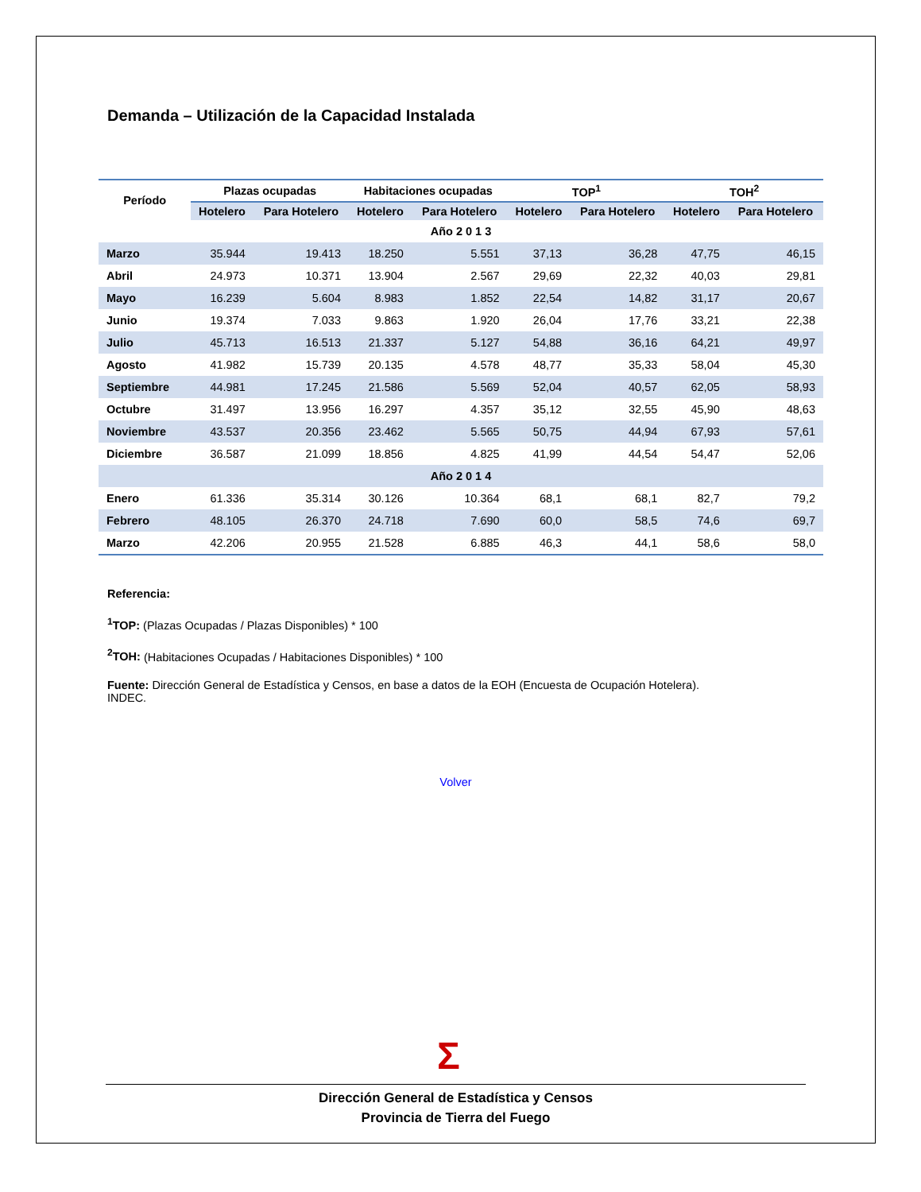Demanda – Utilización de la Capacidad Instalada
| Período | Plazas ocupadas | | Habitaciones ocupadas | | TOP<sup>1</sup> | | TOH<sup>2</sup> | |
| --- | --- | --- | --- | --- | --- | --- | --- | --- |
| | Hotelero | Para Hotelero | Hotelero | Para Hotelero | Hotelero | Para Hotelero | Hotelero | Para Hotelero |
| Año 2 0 1 3 | | | | | | | | |
| Marzo | 35.944 | 19.413 | 18.250 | 5.551 | 37,13 | 36,28 | 47,75 | 46,15 |
| Abril | 24.973 | 10.371 | 13.904 | 2.567 | 29,69 | 22,32 | 40,03 | 29,81 |
| Mayo | 16.239 | 5.604 | 8.983 | 1.852 | 22,54 | 14,82 | 31,17 | 20,67 |
| Junio | 19.374 | 7.033 | 9.863 | 1.920 | 26,04 | 17,76 | 33,21 | 22,38 |
| Julio | 45.713 | 16.513 | 21.337 | 5.127 | 54,88 | 36,16 | 64,21 | 49,97 |
| Agosto | 41.982 | 15.739 | 20.135 | 4.578 | 48,77 | 35,33 | 58,04 | 45,30 |
| Septiembre | 44.981 | 17.245 | 21.586 | 5.569 | 52,04 | 40,57 | 62,05 | 58,93 |
| Octubre | 31.497 | 13.956 | 16.297 | 4.357 | 35,12 | 32,55 | 45,90 | 48,63 |
| Noviembre | 43.537 | 20.356 | 23.462 | 5.565 | 50,75 | 44,94 | 67,93 | 57,61 |
| Diciembre | 36.587 | 21.099 | 18.856 | 4.825 | 41,99 | 44,54 | 54,47 | 52,06 |
| Año 2 0 1 4 | | | | | | | | |
| Enero | 61.336 | 35.314 | 30.126 | 10.364 | 68,1 | 68,1 | 82,7 | 79,2 |
| Febrero | 48.105 | 26.370 | 24.718 | 7.690 | 60,0 | 58,5 | 74,6 | 69,7 |
| Marzo | 42.206 | 20.955 | 21.528 | 6.885 | 46,3 | 44,1 | 58,6 | 58,0 |
Referencia:
<sup>1</sup> TOP: (Plazas Ocupadas / Plazas Disponibles) * 100
<sup>2</sup> TOH: (Habitaciones Ocupadas / Habitaciones Disponibles) * 100
Fuente: Dirección General de Estadística y Censos, en base a datos de la EOH (Encuesta de Ocupación Hotelera). INDEC.
Volver
Σ
Dirección General de Estadística y Censos
Provincia de Tierra del Fuego